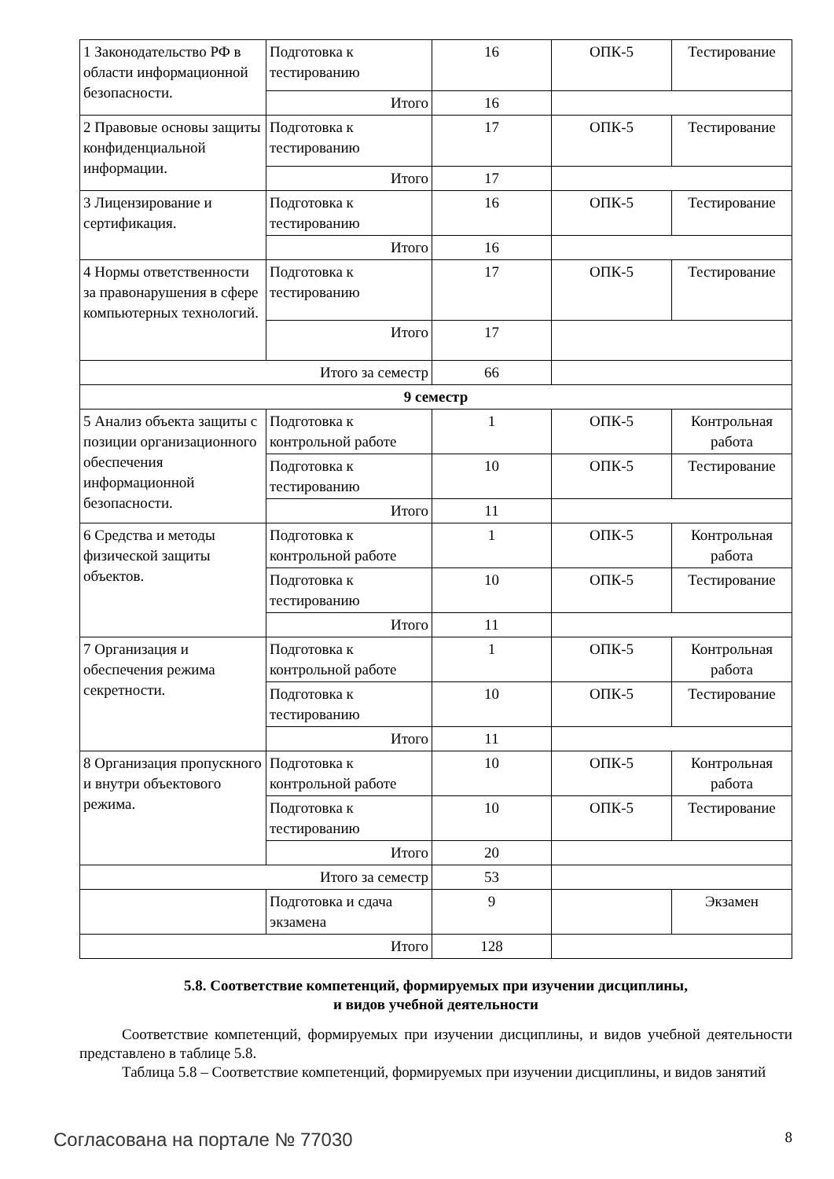| 1 Законодательство РФ в области информационной безопасности. | Подготовка к тестированию | 16 | ОПК-5 | Тестирование |
| | Итого | 16 | | |
| 2 Правовые основы защиты конфиденциальной информации. | Подготовка к тестированию | 17 | ОПК-5 | Тестирование |
| | Итого | 17 | | |
| 3 Лицензирование и сертификация. | Подготовка к тестированию | 16 | ОПК-5 | Тестирование |
| | Итого | 16 | | |
| 4 Нормы ответственности за правонарушения в сфере компьютерных технологий. | Подготовка к тестированию | 17 | ОПК-5 | Тестирование |
| | Итого | 17 | | |
| Итого за семестр | | 66 | | |
| 9 семестр | | | | |
| 5 Анализ объекта защиты с позиции организационного обеспечения информационной безопасности. | Подготовка к контрольной работе | 1 | ОПК-5 | Контрольная работа |
| | Подготовка к тестированию | 10 | ОПК-5 | Тестирование |
| | Итого | 11 | | |
| 6 Средства и методы физической защиты объектов. | Подготовка к контрольной работе | 1 | ОПК-5 | Контрольная работа |
| | Подготовка к тестированию | 10 | ОПК-5 | Тестирование |
| | Итого | 11 | | |
| 7 Организация и обеспечения режима секретности. | Подготовка к контрольной работе | 1 | ОПК-5 | Контрольная работа |
| | Подготовка к тестированию | 10 | ОПК-5 | Тестирование |
| | Итого | 11 | | |
| 8 Организация пропускного и внутри объектового режима. | Подготовка к контрольной работе | 10 | ОПК-5 | Контрольная работа |
| | Подготовка к тестированию | 10 | ОПК-5 | Тестирование |
| | Итого | 20 | | |
| Итого за семестр | | 53 | | |
| | Подготовка и сдача экзамена | 9 | | Экзамен |
| Итого | | 128 | | |
5.8. Соответствие компетенций, формируемых при изучении дисциплины,
и видов учебной деятельности
Соответствие компетенций, формируемых при изучении дисциплины, и видов учебной деятельности представлено в таблице 5.8.
Таблица 5.8 – Соответствие компетенций, формируемых при изучении дисциплины, и видов занятий
Согласована на портале № 77030 8